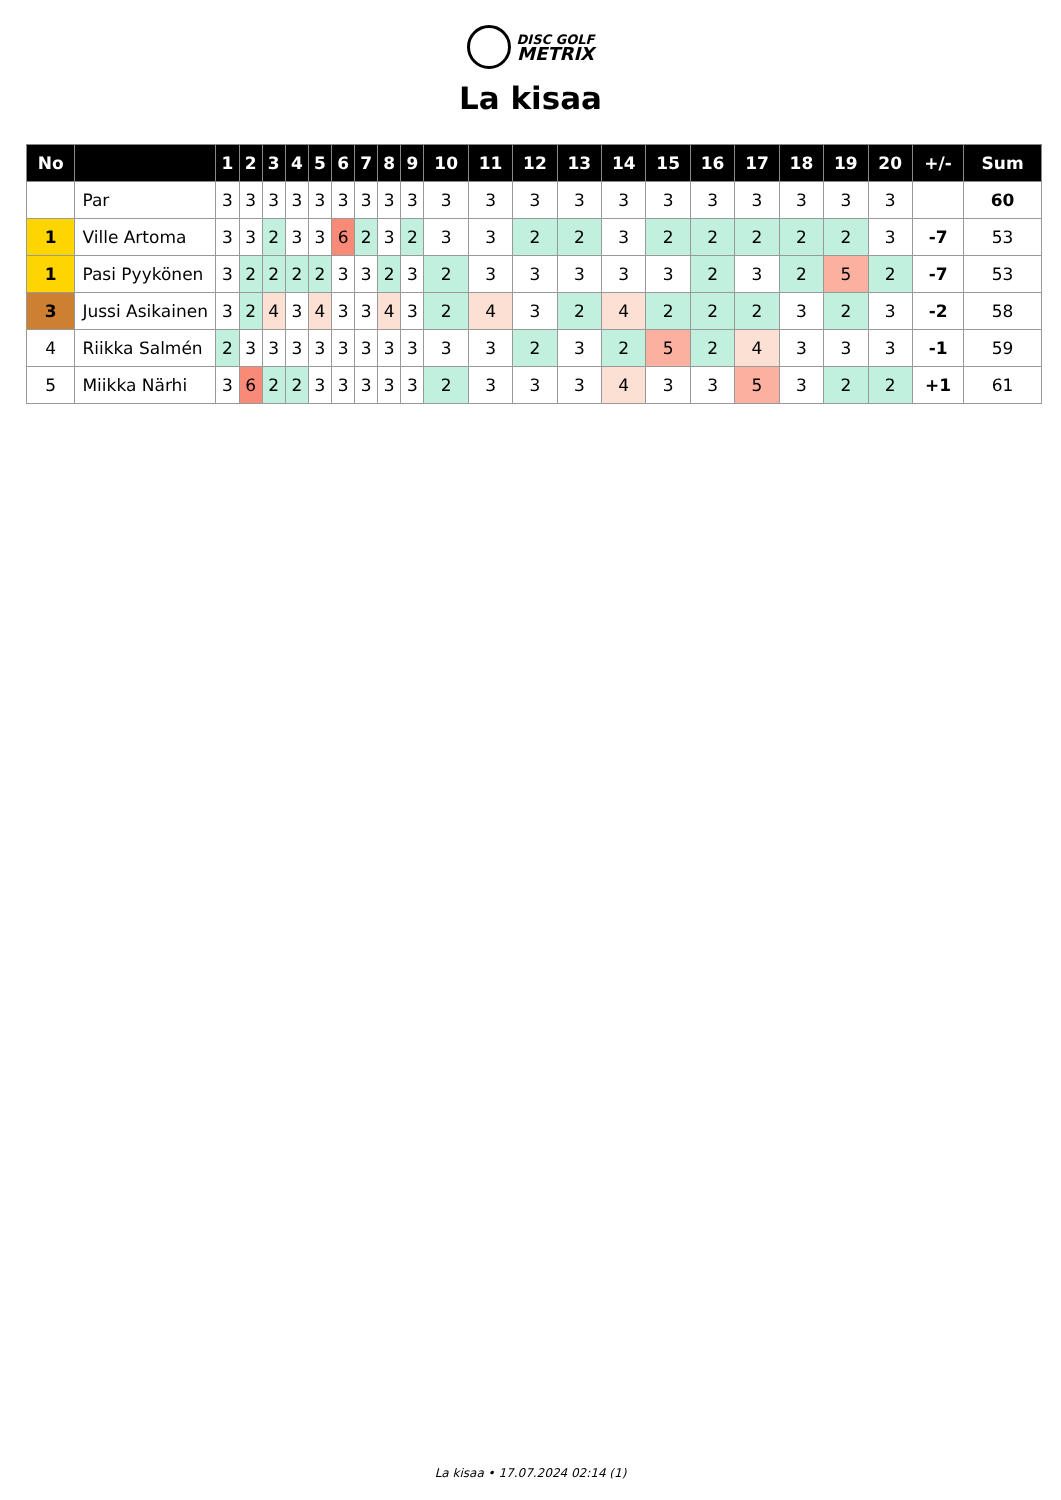DISC GOLF
METRIX
La kisaa
| No | | 1 | 2 | 3 | 4 | 5 | 6 | 7 | 8 | 9 | 10 | 11 | 12 | 13 | 14 | 15 | 16 | 17 | 18 | 19 | 20 | +/- | Sum |
| --- | --- | --- | --- | --- | --- | --- | --- | --- | --- | --- | --- | --- | --- | --- | --- | --- | --- | --- | --- | --- | --- | --- | --- |
| | Par | 3 | 3 | 3 | 3 | 3 | 3 | 3 | 3 | 3 | 3 | 3 | 3 | 3 | 3 | 3 | 3 | 3 | 3 | 3 | 3 | | 60 |
| 1 | Ville Artoma | 3 | 3 | 2 | 3 | 3 | 6 | 2 | 3 | 2 | 3 | 3 | 2 | 2 | 3 | 2 | 2 | 2 | 2 | 2 | 3 | -7 | 53 |
| 1 | Pasi Pyykönen | 3 | 2 | 2 | 2 | 2 | 3 | 3 | 2 | 3 | 2 | 3 | 3 | 3 | 3 | 3 | 2 | 3 | 2 | 5 | 2 | -7 | 53 |
| 3 | Jussi Asikainen | 3 | 2 | 4 | 3 | 4 | 3 | 3 | 4 | 3 | 2 | 4 | 3 | 2 | 4 | 2 | 2 | 2 | 3 | 2 | 3 | -2 | 58 |
| 4 | Riikka Salmén | 2 | 3 | 3 | 3 | 3 | 3 | 3 | 3 | 3 | 3 | 3 | 2 | 3 | 2 | 5 | 2 | 4 | 3 | 3 | 3 | -1 | 59 |
| 5 | Miikka Närhi | 3 | 6 | 2 | 2 | 3 | 3 | 3 | 3 | 3 | 2 | 3 | 3 | 3 | 4 | 3 | 3 | 5 | 3 | 2 | 2 | +1 | 61 |
La kisaa • 17.07.2024 02:14 (1)